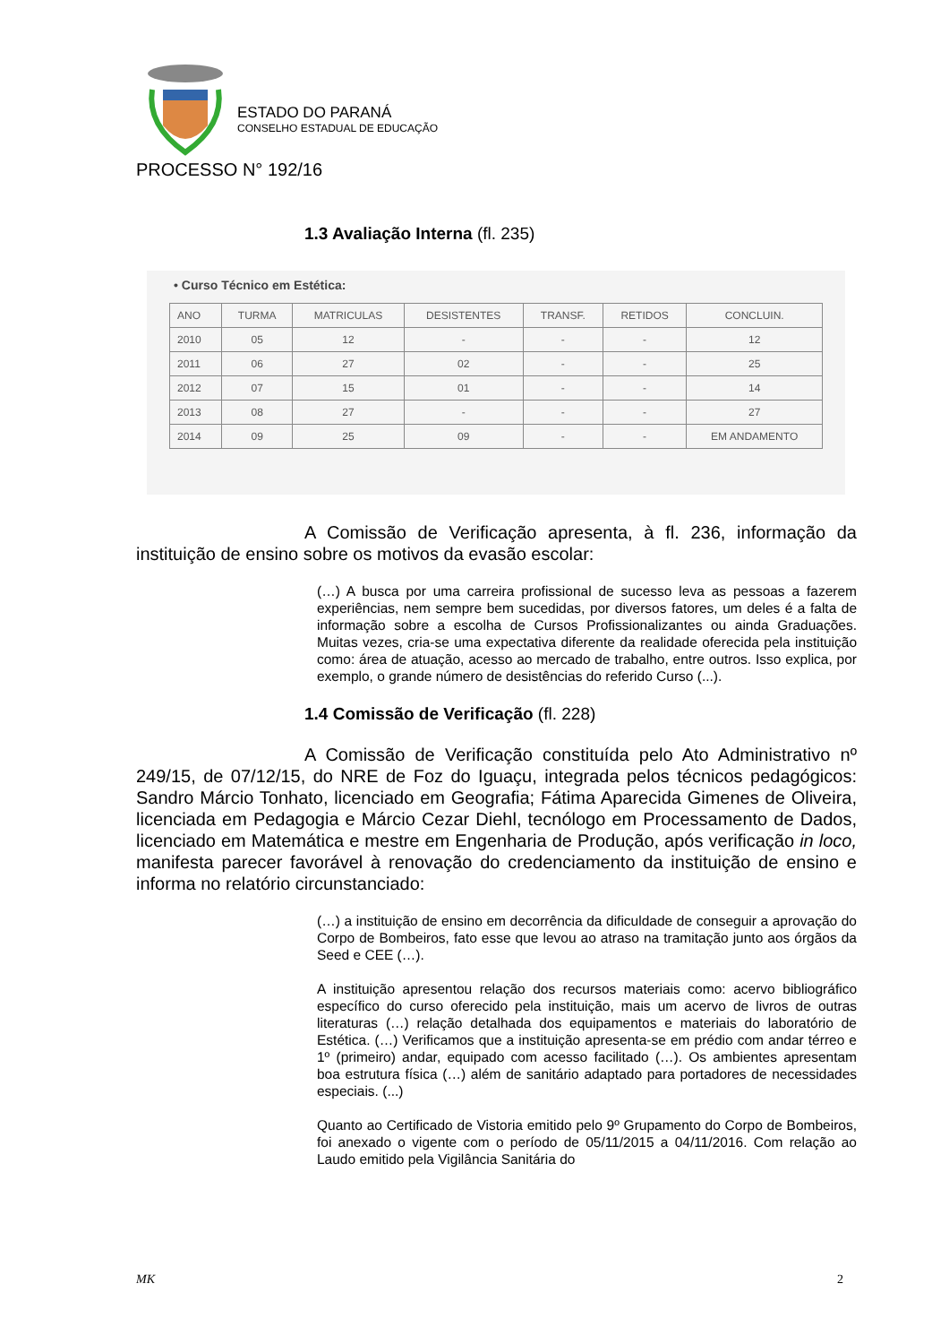ESTADO DO PARANÁ
CONSELHO ESTADUAL DE EDUCAÇÃO
PROCESSO N° 192/16
1.3 Avaliação Interna (fl. 235)
• Curso Técnico em Estética:
| ANO | TURMA | MATRICULAS | DESISTENTES | TRANSF. | RETIDOS | CONCLUIN. |
| --- | --- | --- | --- | --- | --- | --- |
| 2010 | 05 | 12 | - | - | - | 12 |
| 2011 | 06 | 27 | 02 | - | - | 25 |
| 2012 | 07 | 15 | 01 | - | - | 14 |
| 2013 | 08 | 27 | - | - | - | 27 |
| 2014 | 09 | 25 | 09 | - | - | EM ANDAMENTO |
A Comissão de Verificação apresenta, à fl. 236, informação da instituição de ensino sobre os motivos da evasão escolar:
(…) A busca por uma carreira profissional de sucesso leva as pessoas a fazerem experiências, nem sempre bem sucedidas, por diversos fatores, um deles é a falta de informação sobre a escolha de Cursos Profissionalizantes ou ainda Graduações. Muitas vezes, cria-se uma expectativa diferente da realidade oferecida pela instituição como: área de atuação, acesso ao mercado de trabalho, entre outros. Isso explica, por exemplo, o grande número de desistências do referido Curso (...).
1.4 Comissão de Verificação (fl. 228)
A Comissão de Verificação constituída pelo Ato Administrativo nº 249/15, de 07/12/15, do NRE de Foz do Iguaçu, integrada pelos técnicos pedagógicos: Sandro Márcio Tonhato, licenciado em Geografia; Fátima Aparecida Gimenes de Oliveira, licenciada em Pedagogia e Márcio Cezar Diehl, tecnólogo em Processamento de Dados, licenciado em Matemática e mestre em Engenharia de Produção, após verificação in loco, manifesta parecer favorável à renovação do credenciamento da instituição de ensino e informa no relatório circunstanciado:
(…) a instituição de ensino em decorrência da dificuldade de conseguir a aprovação do Corpo de Bombeiros, fato esse que levou ao atraso na tramitação junto aos órgãos da Seed e CEE (…).
A instituição apresentou relação dos recursos materiais como: acervo bibliográfico específico do curso oferecido pela instituição, mais um acervo de livros de outras literaturas (…) relação detalhada dos equipamentos e materiais do laboratório de Estética. (…) Verificamos que a instituição apresenta-se em prédio com andar térreo e 1º (primeiro) andar, equipado com acesso facilitado (…). Os ambientes apresentam boa estrutura física (…) além de sanitário adaptado para portadores de necessidades especiais. (...)
Quanto ao Certificado de Vistoria emitido pelo 9º Grupamento do Corpo de Bombeiros, foi anexado o vigente com o período de 05/11/2015 a 04/11/2016. Com relação ao Laudo emitido pela Vigilância Sanitária do
MK 2